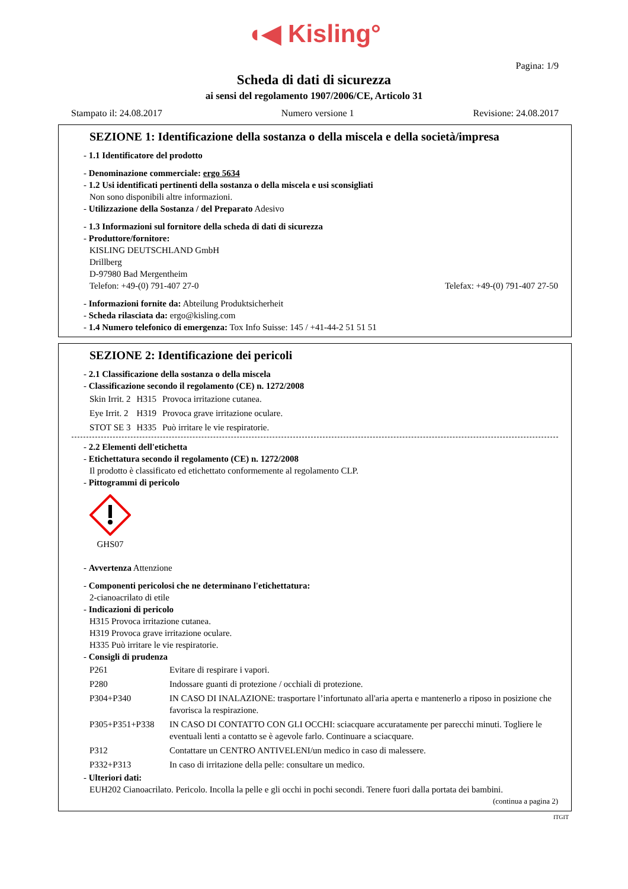◖◀ Kisling°
Pagina: 1/9
Scheda di dati di sicurezza
ai sensi del regolamento 1907/2006/CE, Articolo 31
Stampato il: 24.08.2017 Numero versione 1 Revisione: 24.08.2017
SEZIONE 1: Identificazione della sostanza o della miscela e della società/impresa
- 1.1 Identificatore del prodotto
- Denominazione commerciale: ergo 5634
- 1.2 Usi identificati pertinenti della sostanza o della miscela e usi sconsigliati
Non sono disponibili altre informazioni.
- Utilizzazione della Sostanza / del Preparato Adesivo
- 1.3 Informazioni sul fornitore della scheda di dati di sicurezza
- Produttore/fornitore:
KISLING DEUTSCHLAND GmbH
Drillberg
D-97980 Bad Mergentheim
Telefon: +49-(0) 791-407 27-0 Telefax: +49-(0) 791-407 27-50
- Informazioni fornite da: Abteilung Produktsicherheit
- Scheda rilasciata da: ergo@kisling.com
- 1.4 Numero telefonico di emergenza: Tox Info Suisse: 145 / +41-44-2 51 51 51
SEZIONE 2: Identificazione dei pericoli
- 2.1 Classificazione della sostanza o della miscela
- Classificazione secondo il regolamento (CE) n. 1272/2008
| Skin Irrit. 2 | H315 | Provoca irritazione cutanea. |
| Eye Irrit. 2 | H319 | Provoca grave irritazione oculare. |
| STOT SE 3 | H335 | Può irritare le vie respiratorie. |
- 2.2 Elementi dell'etichetta
- Etichettatura secondo il regolamento (CE) n. 1272/2008
Il prodotto è classificato ed etichettato conformemente al regolamento CLP.
- Pittogrammi di pericolo
GHS07
- Avvertenza Attenzione
- Componenti pericolosi che ne determinano l'etichettatura:
2-cianoacrilato di etile
- Indicazioni di pericolo
H315 Provoca irritazione cutanea.
H319 Provoca grave irritazione oculare.
H335 Può irritare le vie respiratorie.
- Consigli di prudenza
| P261 | Evitare di respirare i vapori. |
| P280 | Indossare guanti di protezione / occhiali di protezione. |
| P304+P340 | IN CASO DI INALAZIONE: trasportare l’infortunato all'aria aperta e mantenerlo a riposo in posizione che favorisca la respirazione. |
| P305+P351+P338 | IN CASO DI CONTATTO CON GLI OCCHI: sciacquare accuratamente per parecchi minuti. Togliere le eventuali lenti a contatto se è agevole farlo. Continuare a sciacquare. |
| P312 | Contattare un CENTRO ANTIVELENI/un medico in caso di malessere. |
| P332+P313 | In caso di irritazione della pelle: consultare un medico. |
- Ulteriori dati:
EUH202 Cianoacrilato. Pericolo. Incolla la pelle e gli occhi in pochi secondi. Tenere fuori dalla portata dei bambini.
(continua a pagina 2)
ITGIT